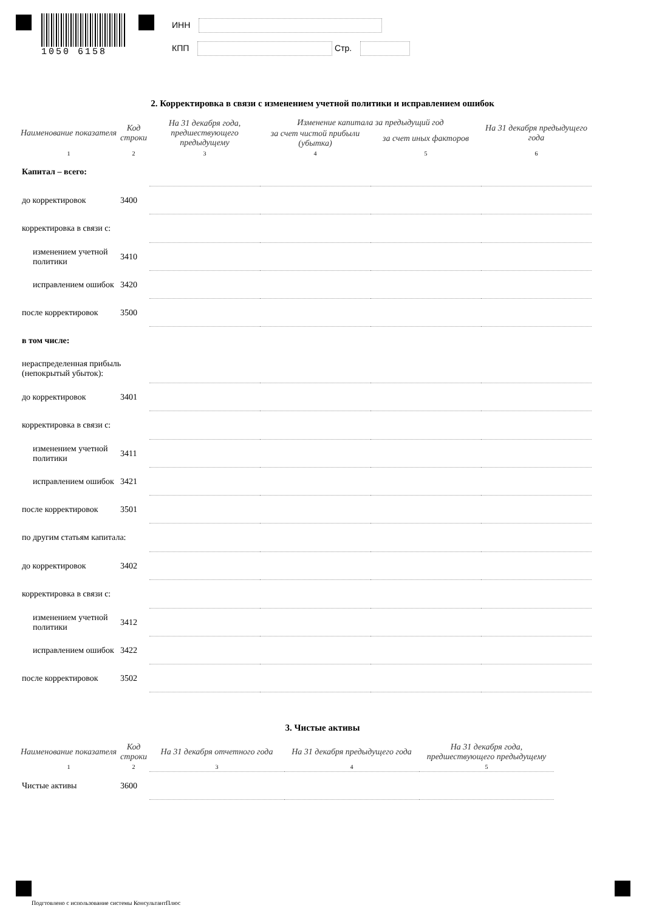1050 6158
ИНН
КПП Стр.
2. Корректировка в связи с изменением учетной политики и исправлением ошибок
| Наименование показателя | Код строки | На 31 декабря года, предшествующего предыдущему | Изменение капитала за предыдущий год | | На 31 декабря предыдущего года |
| --- | --- | --- | --- | --- | --- |
| | | | за счет чистой прибыли (убытка) | за счет иных факторов | |
| 1 | 2 | 3 | 4 | 5 | 6 |
| Капитал – всего: | | | | | |
| до корректировок | 3400 | | | | |
| корректировка в связи с: | | | | | |
| изменением учетной политики | 3410 | | | | |
| исправлением ошибок | 3420 | | | | |
| после корректировок | 3500 | | | | |
| в том числе: | | | | | |
| нераспределенная прибыль (непокрытый убыток): | | | | | |
| до корректировок | 3401 | | | | |
| корректировка в связи с: | | | | | |
| изменением учетной политики | 3411 | | | | |
| исправлением ошибок | 3421 | | | | |
| после корректировок | 3501 | | | | |
| по другим статьям капитала: | | | | | |
| до корректировок | 3402 | | | | |
| корректировка в связи с: | | | | | |
| изменением учетной политики | 3412 | | | | |
| исправлением ошибок | 3422 | | | | |
| после корректировок | 3502 | | | | |
3. Чистые активы
| Наименование показателя | Код строки | На 31 декабря отчетного года | На 31 декабря предыдущего года | На 31 декабря года, предшествующего предыдущему |
| --- | --- | --- | --- | --- |
| 1 | 2 | 3 | 4 | 5 |
| Чистые активы | 3600 | | | |
Подгтовлено с использование системы КонсультантПлюс